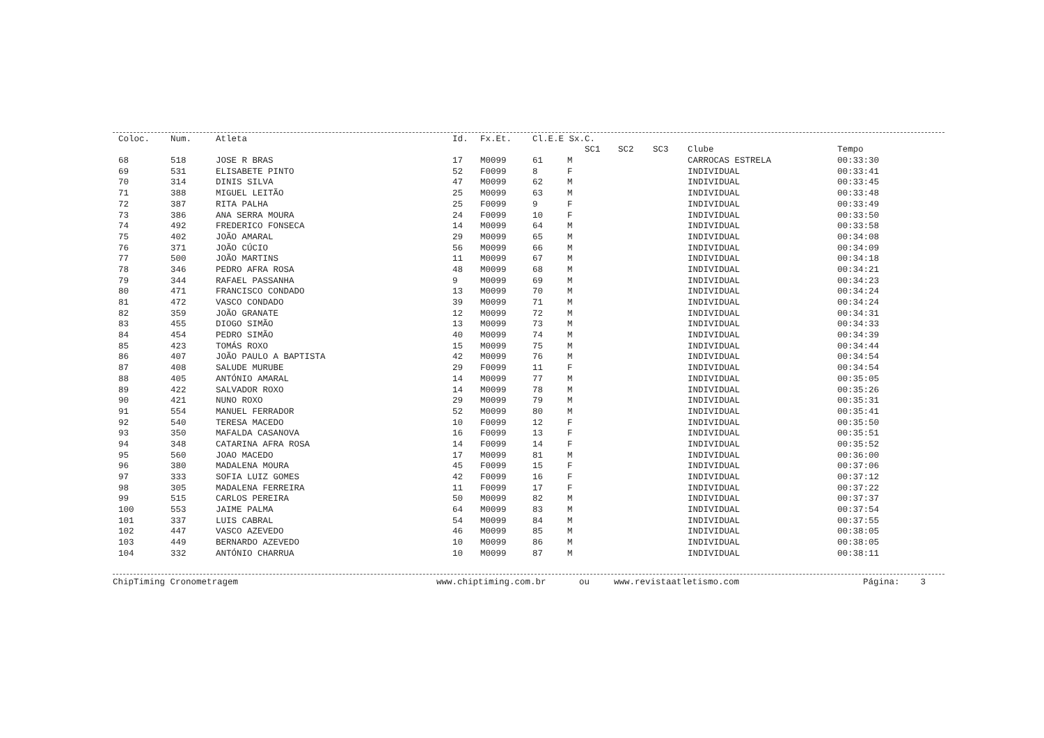| Coloc. | Num. | Atleta | Id. | Fx.Et. | Cl.E.E Sx. | | C. | | | | |
| --- | --- | --- | --- | --- | --- | --- | --- | --- | --- | --- | --- |
| | | | | | | | SC1 | SC2 | SC3 | Clube | Tempo |
| 68 | 518 | JOSE R BRAS | 17 | M0099 | 61 | M | | | | CARROCAS ESTRELA | 00:33:30 |
| 69 | 531 | ELISABETE PINTO | 52 | F0099 | 8 | F | | | | INDIVIDUAL | 00:33:41 |
| 70 | 314 | DINIS SILVA | 47 | M0099 | 62 | M | | | | INDIVIDUAL | 00:33:45 |
| 71 | 388 | MIGUEL LEITÃO | 25 | M0099 | 63 | M | | | | INDIVIDUAL | 00:33:48 |
| 72 | 387 | RITA PALHA | 25 | F0099 | 9 | F | | | | INDIVIDUAL | 00:33:49 |
| 73 | 386 | ANA SERRA MOURA | 24 | F0099 | 10 | F | | | | INDIVIDUAL | 00:33:50 |
| 74 | 492 | FREDERICO FONSECA | 14 | M0099 | 64 | M | | | | INDIVIDUAL | 00:33:58 |
| 75 | 402 | JOÃO AMARAL | 29 | M0099 | 65 | M | | | | INDIVIDUAL | 00:34:08 |
| 76 | 371 | JOÃO CÚCIO | 56 | M0099 | 66 | M | | | | INDIVIDUAL | 00:34:09 |
| 77 | 500 | JOÃO MARTINS | 11 | M0099 | 67 | M | | | | INDIVIDUAL | 00:34:18 |
| 78 | 346 | PEDRO AFRA ROSA | 48 | M0099 | 68 | M | | | | INDIVIDUAL | 00:34:21 |
| 79 | 344 | RAFAEL PASSANHA | 9 | M0099 | 69 | M | | | | INDIVIDUAL | 00:34:23 |
| 80 | 471 | FRANCISCO CONDADO | 13 | M0099 | 70 | M | | | | INDIVIDUAL | 00:34:24 |
| 81 | 472 | VASCO CONDADO | 39 | M0099 | 71 | M | | | | INDIVIDUAL | 00:34:24 |
| 82 | 359 | JOÃO GRANATE | 12 | M0099 | 72 | M | | | | INDIVIDUAL | 00:34:31 |
| 83 | 455 | DIOGO SIMÃO | 13 | M0099 | 73 | M | | | | INDIVIDUAL | 00:34:33 |
| 84 | 454 | PEDRO SIMÃO | 40 | M0099 | 74 | M | | | | INDIVIDUAL | 00:34:39 |
| 85 | 423 | TOMÁS ROXO | 15 | M0099 | 75 | M | | | | INDIVIDUAL | 00:34:44 |
| 86 | 407 | JOÃO PAULO A BAPTISTA | 42 | M0099 | 76 | M | | | | INDIVIDUAL | 00:34:54 |
| 87 | 408 | SALUDE MURUBE | 29 | F0099 | 11 | F | | | | INDIVIDUAL | 00:34:54 |
| 88 | 405 | ANTÓNIO AMARAL | 14 | M0099 | 77 | M | | | | INDIVIDUAL | 00:35:05 |
| 89 | 422 | SALVADOR ROXO | 14 | M0099 | 78 | M | | | | INDIVIDUAL | 00:35:26 |
| 90 | 421 | NUNO ROXO | 29 | M0099 | 79 | M | | | | INDIVIDUAL | 00:35:31 |
| 91 | 554 | MANUEL FERRADOR | 52 | M0099 | 80 | M | | | | INDIVIDUAL | 00:35:41 |
| 92 | 540 | TERESA MACEDO | 10 | F0099 | 12 | F | | | | INDIVIDUAL | 00:35:50 |
| 93 | 350 | MAFALDA CASANOVA | 16 | F0099 | 13 | F | | | | INDIVIDUAL | 00:35:51 |
| 94 | 348 | CATARINA AFRA ROSA | 14 | F0099 | 14 | F | | | | INDIVIDUAL | 00:35:52 |
| 95 | 560 | JOAO MACEDO | 17 | M0099 | 81 | M | | | | INDIVIDUAL | 00:36:00 |
| 96 | 380 | MADALENA MOURA | 45 | F0099 | 15 | F | | | | INDIVIDUAL | 00:37:06 |
| 97 | 333 | SOFIA LUIZ GOMES | 42 | F0099 | 16 | F | | | | INDIVIDUAL | 00:37:12 |
| 98 | 305 | MADALENA FERREIRA | 11 | F0099 | 17 | F | | | | INDIVIDUAL | 00:37:22 |
| 99 | 515 | CARLOS PEREIRA | 50 | M0099 | 82 | M | | | | INDIVIDUAL | 00:37:37 |
| 100 | 553 | JAIME PALMA | 64 | M0099 | 83 | M | | | | INDIVIDUAL | 00:37:54 |
| 101 | 337 | LUIS CABRAL | 54 | M0099 | 84 | M | | | | INDIVIDUAL | 00:37:55 |
| 102 | 447 | VASCO AZEVEDO | 46 | M0099 | 85 | M | | | | INDIVIDUAL | 00:38:05 |
| 103 | 449 | BERNARDO AZEVEDO | 10 | M0099 | 86 | M | | | | INDIVIDUAL | 00:38:05 |
| 104 | 332 | ANTÓNIO CHARRUA | 10 | M0099 | 87 | M | | | | INDIVIDUAL | 00:38:11 |
ChipTiming Cronometragem www.chiptiming.com.br ou www.revistaatletismo.com Página: 3